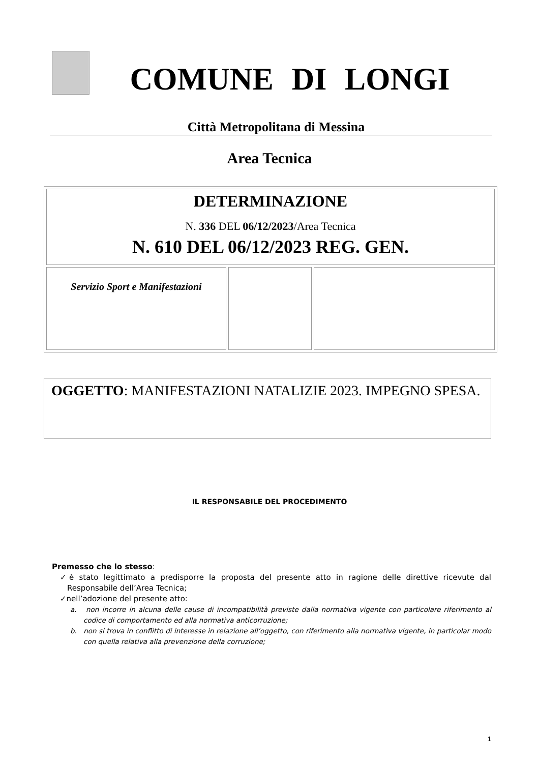COMUNE DI LONGI
Città Metropolitana di Messina
Area Tecnica
| DETERMINAZIONE N. 336 DEL 06/12/2023 /Area Tecnica N. 610 DEL 06/12/2023 REG. GEN. | | |
| Servizio Sport e Manifestazioni | | |
OGGETTO: MANIFESTAZIONI NATALIZIE 2023. IMPEGNO SPESA.
IL RESPONSABILE DEL PROCEDIMENTO
Premesso che lo stesso:
✓è stato legittimato a predisporre la proposta del presente atto in ragione delle direttive ricevute dal Responsabile dell’Area Tecnica;
✓nell’adozione del presente atto:
a. non incorre in alcuna delle cause di incompatibilità previste dalla normativa vigente con particolare riferimento al codice di comportamento ed alla normativa anticorruzione;
b. non si trova in conflitto di interesse in relazione all’oggetto, con riferimento alla normativa vigente, in particolar modo con quella relativa alla prevenzione della corruzione;
1